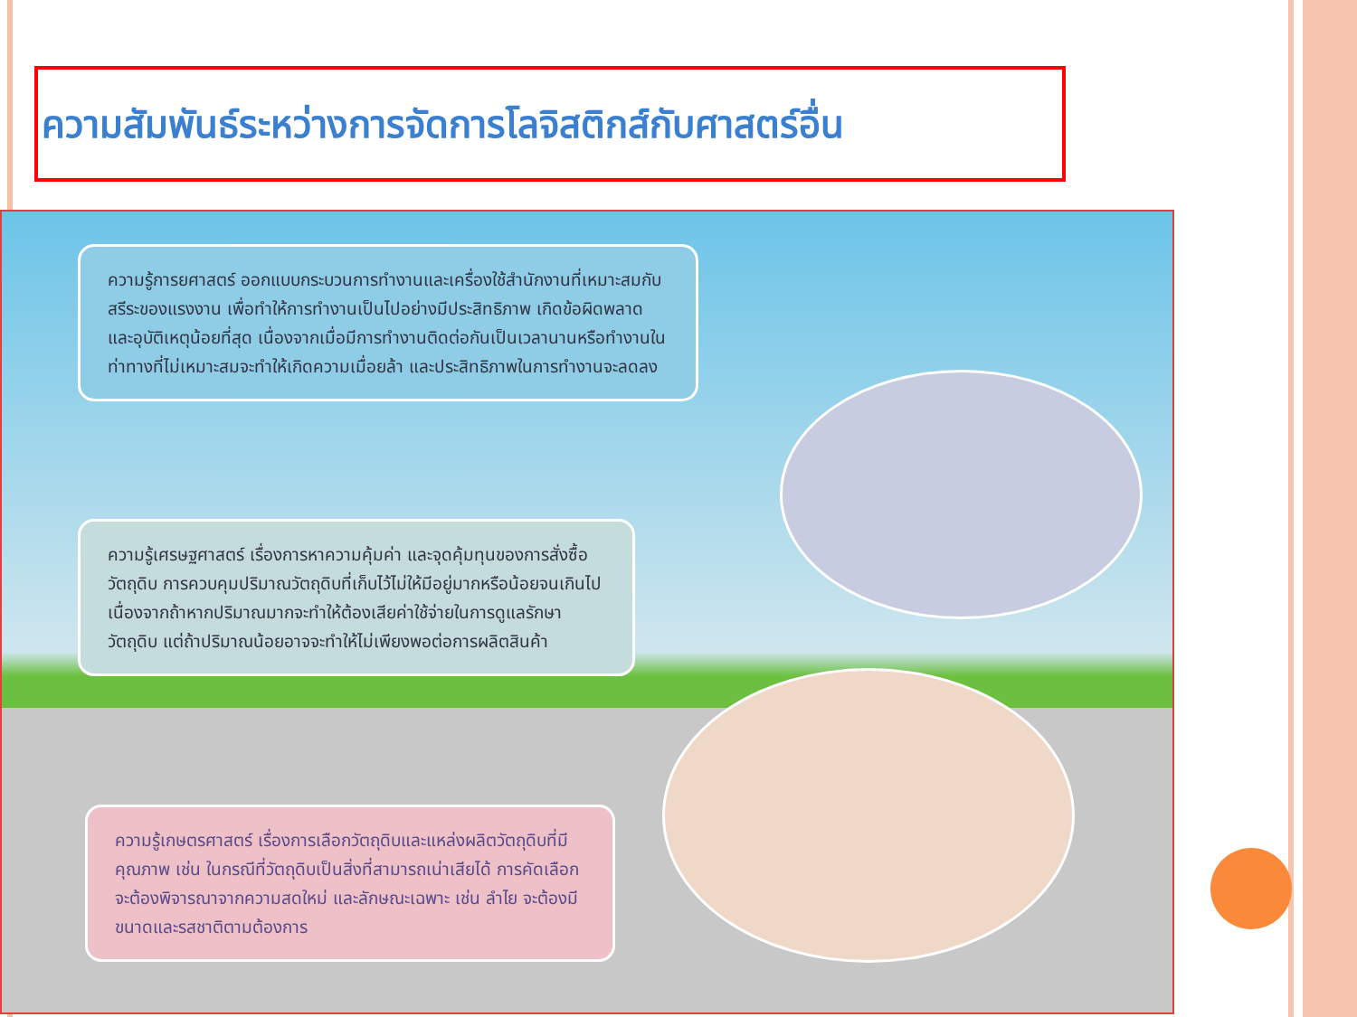ความสัมพันธ์ระหว่างการจัดการโลจิสติกส์กับศาสตร์อื่น
ความรู้การยศาสตร์ ออกแบบกระบวนการทำงานและเครื่องใช้สำนักงานที่เหมาะสมกับสรีระของแรงงาน เพื่อทำให้การทำงานเป็นไปอย่างมีประสิทธิภาพ เกิดข้อผิดพลาดและอุบัติเหตุน้อยที่สุด เนื่องจากเมื่อมีการทำงานติดต่อกันเป็นเวลานานหรือทำงานในท่าทางที่ไม่เหมาะสมจะทำให้เกิดความเมื่อยล้า และประสิทธิภาพในการทำงานจะลดลง
ความรู้เศรษฐศาสตร์ เรื่องการหาความคุ้มค่า และจุดคุ้มทุนของการสั่งซื้อวัตถุดิบ การควบคุมปริมาณวัตถุดิบที่เก็บไว้ไม่ให้มีอยู่มากหรือน้อยจนเกินไป เนื่องจากถ้าหากปริมาณมากจะทำให้ต้องเสียค่าใช้จ่ายในการดูแลรักษาวัตถุดิบ แต่ถ้าปริมาณน้อยอาจจะทำให้ไม่เพียงพอต่อการผลิตสินค้า
ความรู้เกษตรศาสตร์ เรื่องการเลือกวัตถุดิบและแหล่งผลิตวัตถุดิบที่มีคุณภาพ เช่น ในกรณีที่วัตถุดิบเป็นสิ่งที่สามารถเน่าเสียได้ การคัดเลือกจะต้องพิจารณาจากความสดใหม่ และลักษณะเฉพาะ เช่น ลำไย จะต้องมีขนาดและรสชาติตามต้องการ